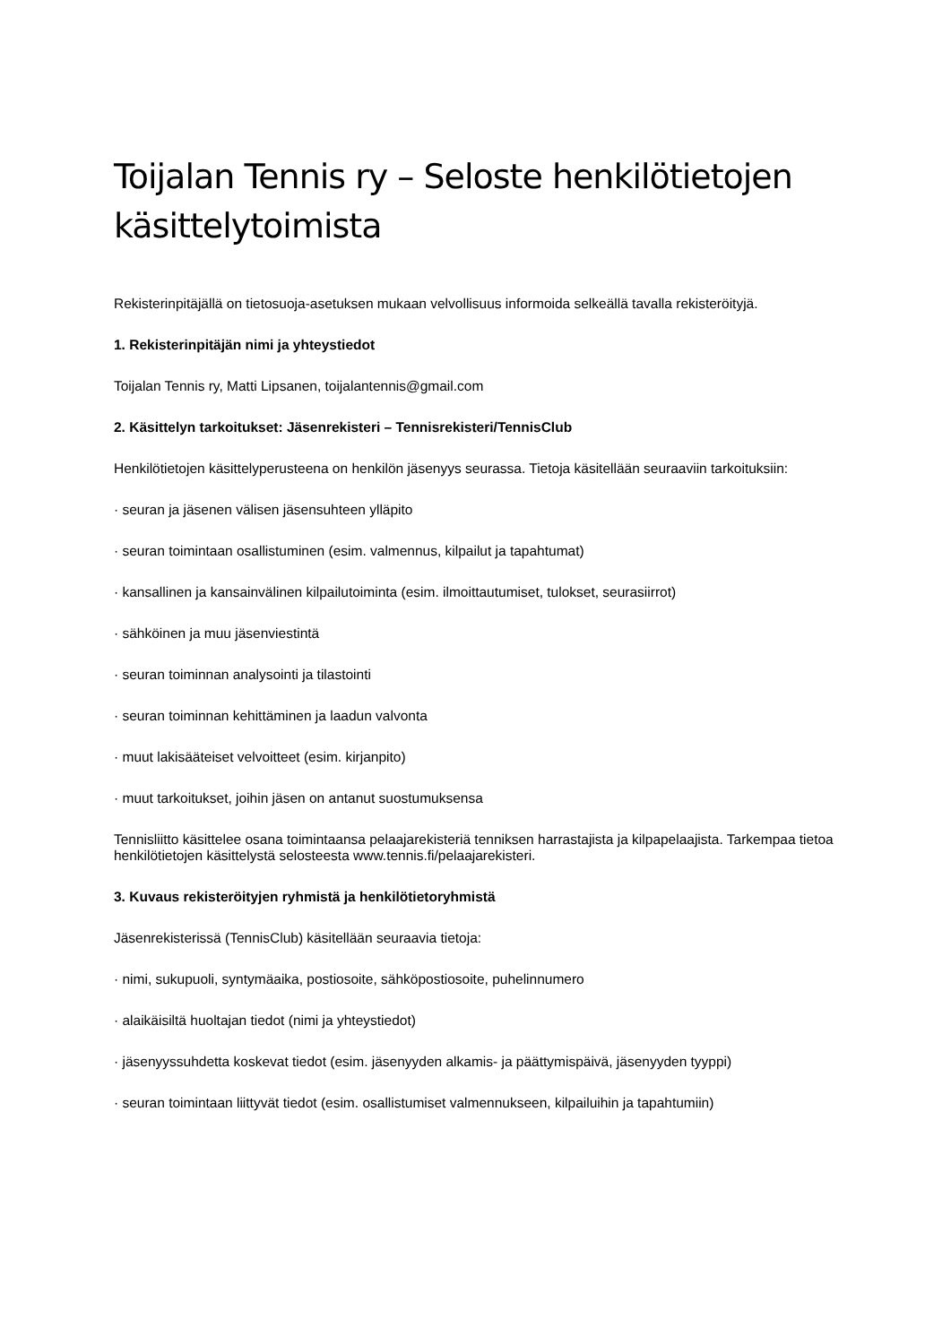Toijalan Tennis ry – Seloste henkilötietojen käsittelytoimista
Rekisterinpitäjällä on tietosuoja-asetuksen mukaan velvollisuus informoida selkeällä tavalla rekisteröityjä.
1. Rekisterinpitäjän nimi ja yhteystiedot
Toijalan Tennis ry, Matti Lipsanen, toijalantennis@gmail.com
2. Käsittelyn tarkoitukset: Jäsenrekisteri – Tennisrekisteri/TennisClub
Henkilötietojen käsittelyperusteena on henkilön jäsenyys seurassa. Tietoja käsitellään seuraaviin tarkoituksiin:
· seuran ja jäsenen välisen jäsensuhteen ylläpito
· seuran toimintaan osallistuminen (esim. valmennus, kilpailut ja tapahtumat)
· kansallinen ja kansainvälinen kilpailutoiminta (esim. ilmoittautumiset, tulokset, seurasiirrot)
· sähköinen ja muu jäsenviestintä
· seuran toiminnan analysointi ja tilastointi
· seuran toiminnan kehittäminen ja laadun valvonta
· muut lakisääteiset velvoitteet (esim. kirjanpito)
· muut tarkoitukset, joihin jäsen on antanut suostumuksensa
Tennisliitto käsittelee osana toimintaansa pelaajarekisteriä tenniksen harrastajista ja kilpapelaajista. Tarkempaa tietoa henkilötietojen käsittelystä selosteesta www.tennis.fi/pelaajarekisteri.
3. Kuvaus rekisteröityjen ryhmistä ja henkilötietoryhmistä
Jäsenrekisterissä (TennisClub) käsitellään seuraavia tietoja:
· nimi, sukupuoli, syntymäaika, postiosoite, sähköpostiosoite, puhelinnumero
· alaikäisiltä huoltajan tiedot (nimi ja yhteystiedot)
· jäsenyyssuhdetta koskevat tiedot (esim. jäsenyyden alkamis- ja päättymispäivä, jäsenyyden tyyppi)
· seuran toimintaan liittyvät tiedot (esim. osallistumiset valmennukseen, kilpailuihin ja tapahtumiin)